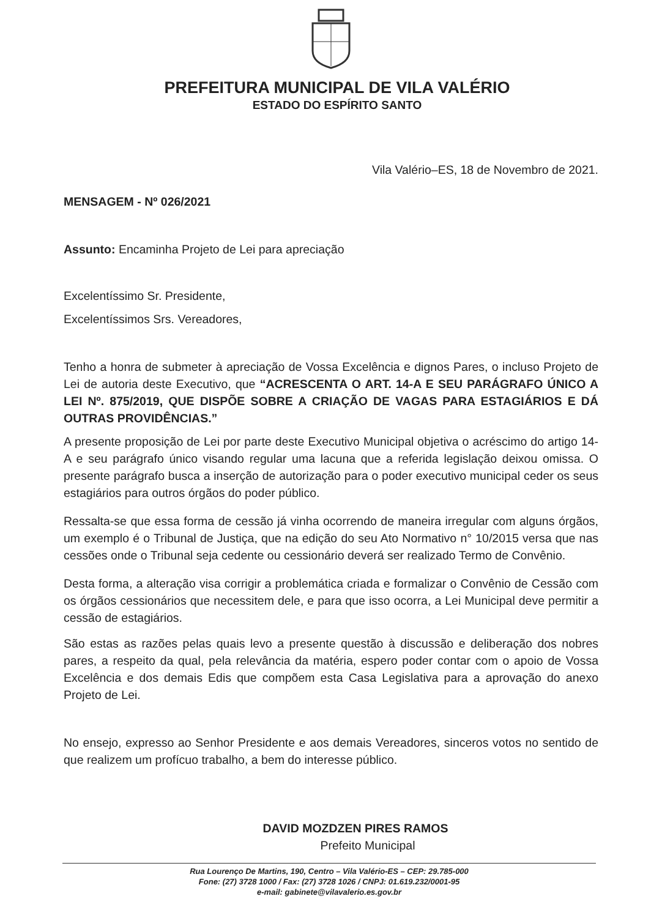PREFEITURA MUNICIPAL DE VILA VALÉRIO
ESTADO DO ESPÍRITO SANTO
Vila Valério–ES, 18 de Novembro de 2021.
MENSAGEM - Nº 026/2021
Assunto: Encaminha Projeto de Lei para apreciação
Excelentíssimo Sr. Presidente,
Excelentíssimos Srs. Vereadores,
Tenho a honra de submeter à apreciação de Vossa Excelência e dignos Pares, o incluso Projeto de Lei de autoria deste Executivo, que “ACRESCENTA O ART. 14-A E SEU PARÁGRAFO ÚNICO A LEI Nº. 875/2019, QUE DISPÕE SOBRE A CRIAÇÃO DE VAGAS PARA ESTAGIÁRIOS E DÁ OUTRAS PROVIDÊNCIAS.”
A presente proposição de Lei por parte deste Executivo Municipal objetiva o acréscimo do artigo 14-A e seu parágrafo único visando regular uma lacuna que a referida legislação deixou omissa. O presente parágrafo busca a inserção de autorização para o poder executivo municipal ceder os seus estagiários para outros órgãos do poder público.
Ressalta-se que essa forma de cessão já vinha ocorrendo de maneira irregular com alguns órgãos, um exemplo é o Tribunal de Justiça, que na edição do seu Ato Normativo n° 10/2015 versa que nas cessões onde o Tribunal seja cedente ou cessionário deverá ser realizado Termo de Convênio.
Desta forma, a alteração visa corrigir a problemática criada e formalizar o Convênio de Cessão com os órgãos cessionários que necessitem dele, e para que isso ocorra, a Lei Municipal deve permitir a cessão de estagiários.
São estas as razões pelas quais levo a presente questão à discussão e deliberação dos nobres pares, a respeito da qual, pela relevância da matéria, espero poder contar com o apoio de Vossa Excelência e dos demais Edis que compõem esta Casa Legislativa para a aprovação do anexo Projeto de Lei.
No ensejo, expresso ao Senhor Presidente e aos demais Vereadores, sinceros votos no sentido de que realizem um profícuo trabalho, a bem do interesse público.
DAVID MOZDZEN PIRES RAMOS
Prefeito Municipal
Rua Lourenço De Martins, 190, Centro – Vila Valério-ES – CEP: 29.785-000
Fone: (27) 3728 1000 / Fax: (27) 3728 1026 / CNPJ: 01.619.232/0001-95
e-mail: gabinete@vilavalerio.es.gov.br